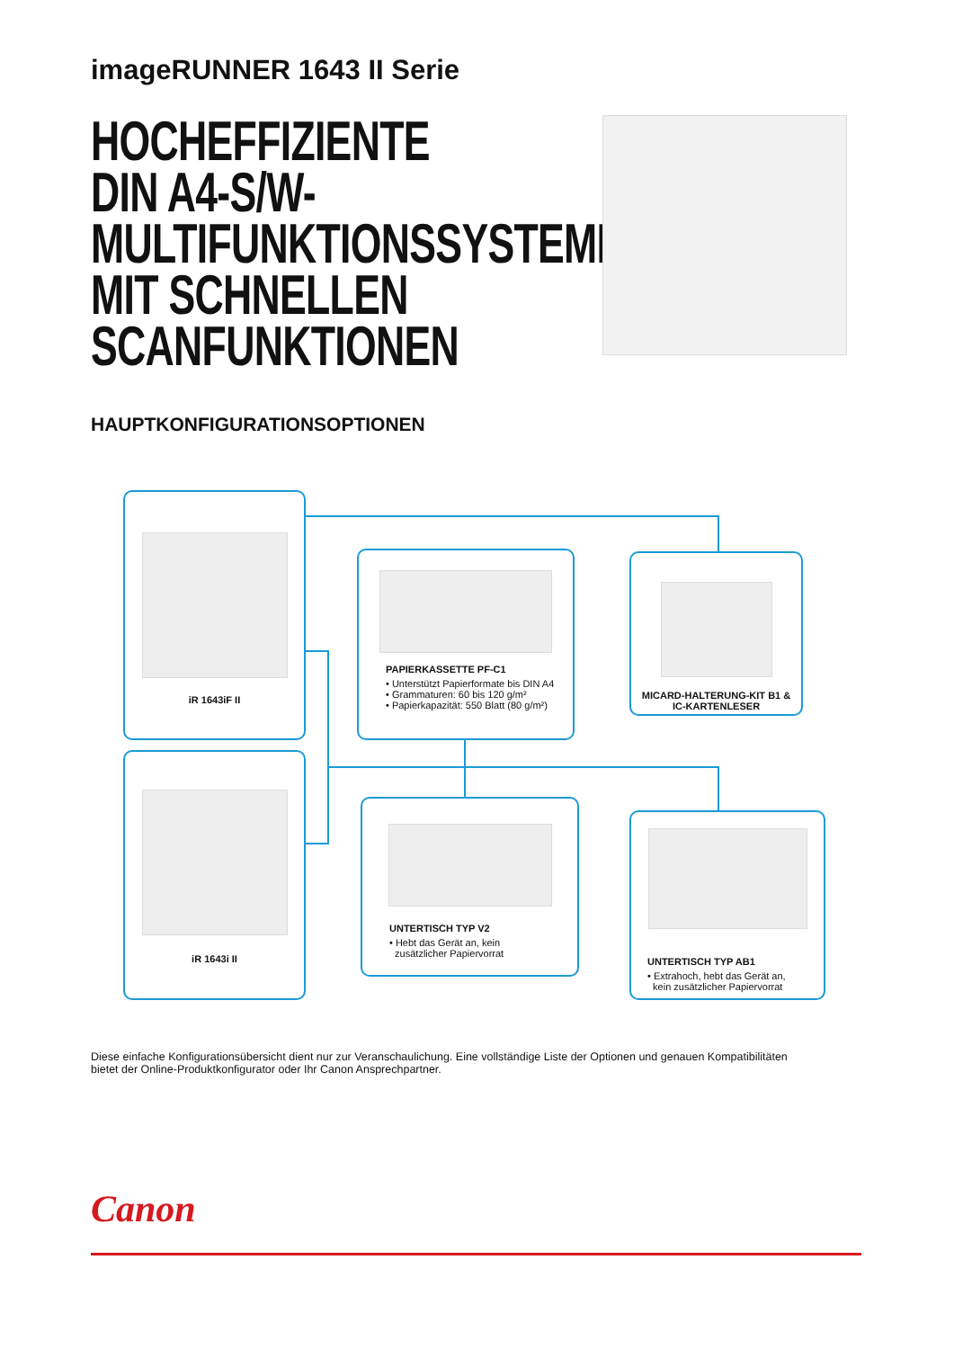imageRUNNER 1643 II Serie
HOCHEFFIZIENTE
DIN A4-S/W-
MULTIFUNKTIONSSYSTEME
MIT SCHNELLEN
SCANFUNKTIONEN
HAUPTKONFIGURATIONSOPTIONEN
iR 1643iF II
PAPIERKASSETTE PF-C1
• Unterstützt Papierformate bis DIN A4
• Grammaturen: 60 bis 120 g/m²
• Papierkapazität: 550 Blatt (80 g/m²)
MICARD-HALTERUNG-KIT B1 &
IC-KARTENLESER
iR 1643i II
UNTERTISCH TYP V2
• Hebt das Gerät an, kein
zusätzlicher Papiervorrat
UNTERTISCH TYP AB1
• Extrahoch, hebt das Gerät an,
kein zusätzlicher Papiervorrat
Diese einfache Konfigurationsübersicht dient nur zur Veranschaulichung. Eine vollständige Liste der Optionen und genauen Kompatibilitäten bietet der Online-Produktkonfigurator oder Ihr Canon Ansprechpartner.
Canon